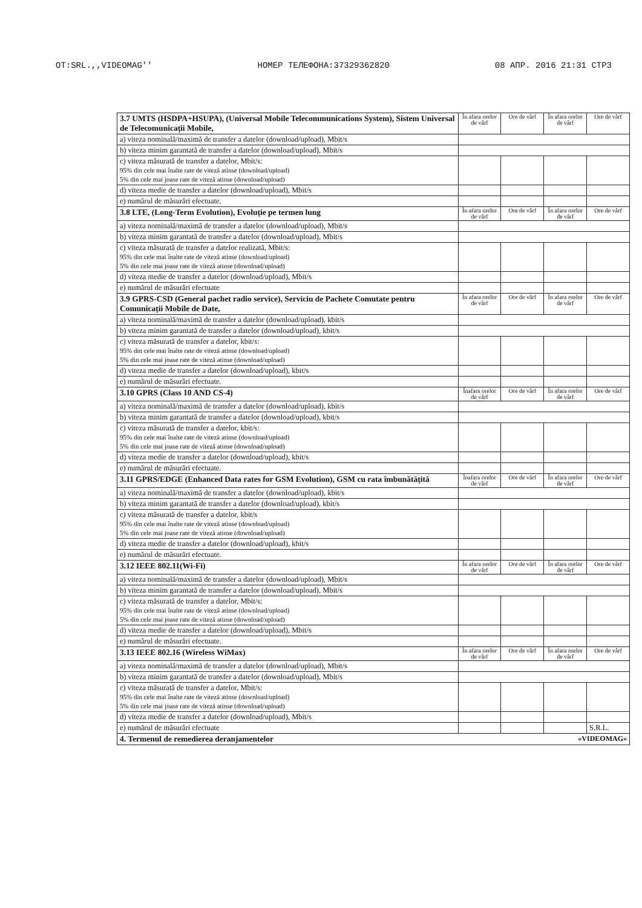OT:SRL.,,VIDEOMAG'' НОМЕР ТЕЛЕФОНА:37329362820 08 АПР. 2016 21:31 СТР3
| 3.7 UMTS (HSDPA+HSUPA), (Universal Mobile Telecommunications System), Sistem Universal de Telecomunicații Mobile, | În afara orelor de vârf | Ore de vârf | În afara orelor de vârf | Ore de vârf |
| a) viteza nominală/maximă de transfer a datelor (download/upload), Mbit/s | | | | |
| b) viteza minim garantată de transfer a datelor (download/upload), Mbit/s | | | | |
| c) viteza măsurată de transfer a datelor, Mbit/s: 95% din cele mai înalte rate de viteză atinse (download/upload) 5% din cele mai joase rate de viteză atinse (download/upload) | | | | |
| d) viteza medie de transfer a datelor (download/upload), Mbit/s | | | | |
| e) numărul de măsurări efectuate. | | | | |
| 3.8 LTE, (Long-Term Evolution), Evoluție pe termen lung | În afara orelor de vârf | Ore de vârf | În afara orelor de vârf | Ore de vârf |
| a) viteza nominală/maximă de transfer a datelor (download/upload), Mbit/s | | | | |
| b) viteza minim garantată de transfer a datelor (download/upload), Mbit/s | | | | |
| c) viteza măsurată de transfer a datelor realizată, Mbit/s: 95% din cele mai înalte rate de viteză atinse (download/upload) 5% din cele mai joase rate de viteză atinse (download/upload) | | | | |
| d) viteza medie de transfer a datelor (download/upload), Mbit/s | | | | |
| e) numărul de măsurări efectuate | | | | |
| 3.9 GPRS-CSD (General pachet radio service), Serviciu de Pachete Comutate pentru Comunicații Mobile de Date, | În afara orelor de vârf | Ore de vârf | În afara orelor de vârf | Ore de vârf |
| a) viteza nominală/maximă de transfer a datelor (download/upload), kbit/s | | | | |
| b) viteza minim garantată de transfer a datelor (download/upload), kbit/s | | | | |
| c) viteza măsurată de transfer a datelor, kbit/s: 95% din cele mai înalte rate de viteză atinse (download/upload) 5% din cele mai joase rate de viteză atinse (download/upload) | | | | |
| d) viteza medie de transfer a datelor (download/upload), kbit/s | | | | |
| e) numărul de măsurări efectuate. | | | | |
| 3.10 GPRS (Class 10 AND CS-4) | Înafara orelor de vârf | Ore de vârf | În afara orelor de vârf | Ore de vârf |
| a) viteza nominală/maximă de transfer a datelor (download/upload), kbit/s | | | | |
| b) viteza minim garantată de transfer a datelor (download/upload), kbit/s | | | | |
| c) viteza măsurată de transfer a datelor, kbit/s: 95% din cele mai înalte rate de viteză atinse (download/upload) 5% din cele mai joase rate de viteză atinse (download/upload) | | | | |
| d) viteza medie de transfer a datelor (download/upload), kbit/s | | | | |
| e) numărul de măsurări efectuate. | | | | |
| 3.11 GPRS/EDGE (Enhanced Data rates for GSM Evolution), GSM cu rata îmbunătățită | Înafara orelor de vârf | Ore de vârf | În afara orelor de vârf | Ore de vârf |
| a) viteza nominală/maximă de transfer a datelor (download/upload), kbit/s | | | | |
| b) viteza minim garantată de transfer a datelor (download/upload), kbit/s | | | | |
| c) viteza măsurată de transfer a datelor, kbit/s 95% din cele mai înalte rate de viteză atinse (download/upload) 5% din cele mai joase rate de viteză atinse (download/upload) | | | | |
| d) viteza medie de transfer a datelor (download/upload), kbit/s | | | | |
| e) numărul de măsurări efectuate. | | | | |
| 3.12 IEEE 802.11(Wi-Fi) | În afara orelor de vârf | Ore de vârf | În afara orelor de vârf | Ore de vârf |
| a) viteza nominală/maximă de transfer a datelor (download/upload), Mbit/s | | | | |
| b) viteza minim garantată de transfer a datelor (download/upload), Mbit/s | | | | |
| c) viteza măsurată de transfer a datelor, Mbit/s: 95% din cele mai înalte rate de viteză atinse (download/upload) 5% din cele mai joase rate de viteză atinse (download/upload) | | | | |
| d) viteza medie de transfer a datelor (download/upload), Mbit/s | | | | |
| e) numărul de măsurări efectuate. | | | | |
| 3.13 IEEE 802.16 (Wireless WiMax) | În afara orelor de vârf | Ore de vârf | În afara orelor de vârf | Ore de vârf |
| a) viteza nominală/maximă de transfer a datelor (download/upload), Mbit/s | | | | |
| b) viteza minim garantată de transfer a datelor (download/upload), Mbit/s | | | | |
| c) viteza măsurată de transfer a datelor, Mbit/s: 95% din cele mai înalte rate de viteză atinse (download/upload) 5% din cele mai joase rate de viteză atinse (download/upload) | | | | |
| d) viteza medie de transfer a datelor (download/upload), Mbit/s | | | | |
| e) numărul de măsurări efectuate | | | | S.R.L. |
| 4. Termenul de remedierea deranjamentelor «VIDEOMAG» | | | | |